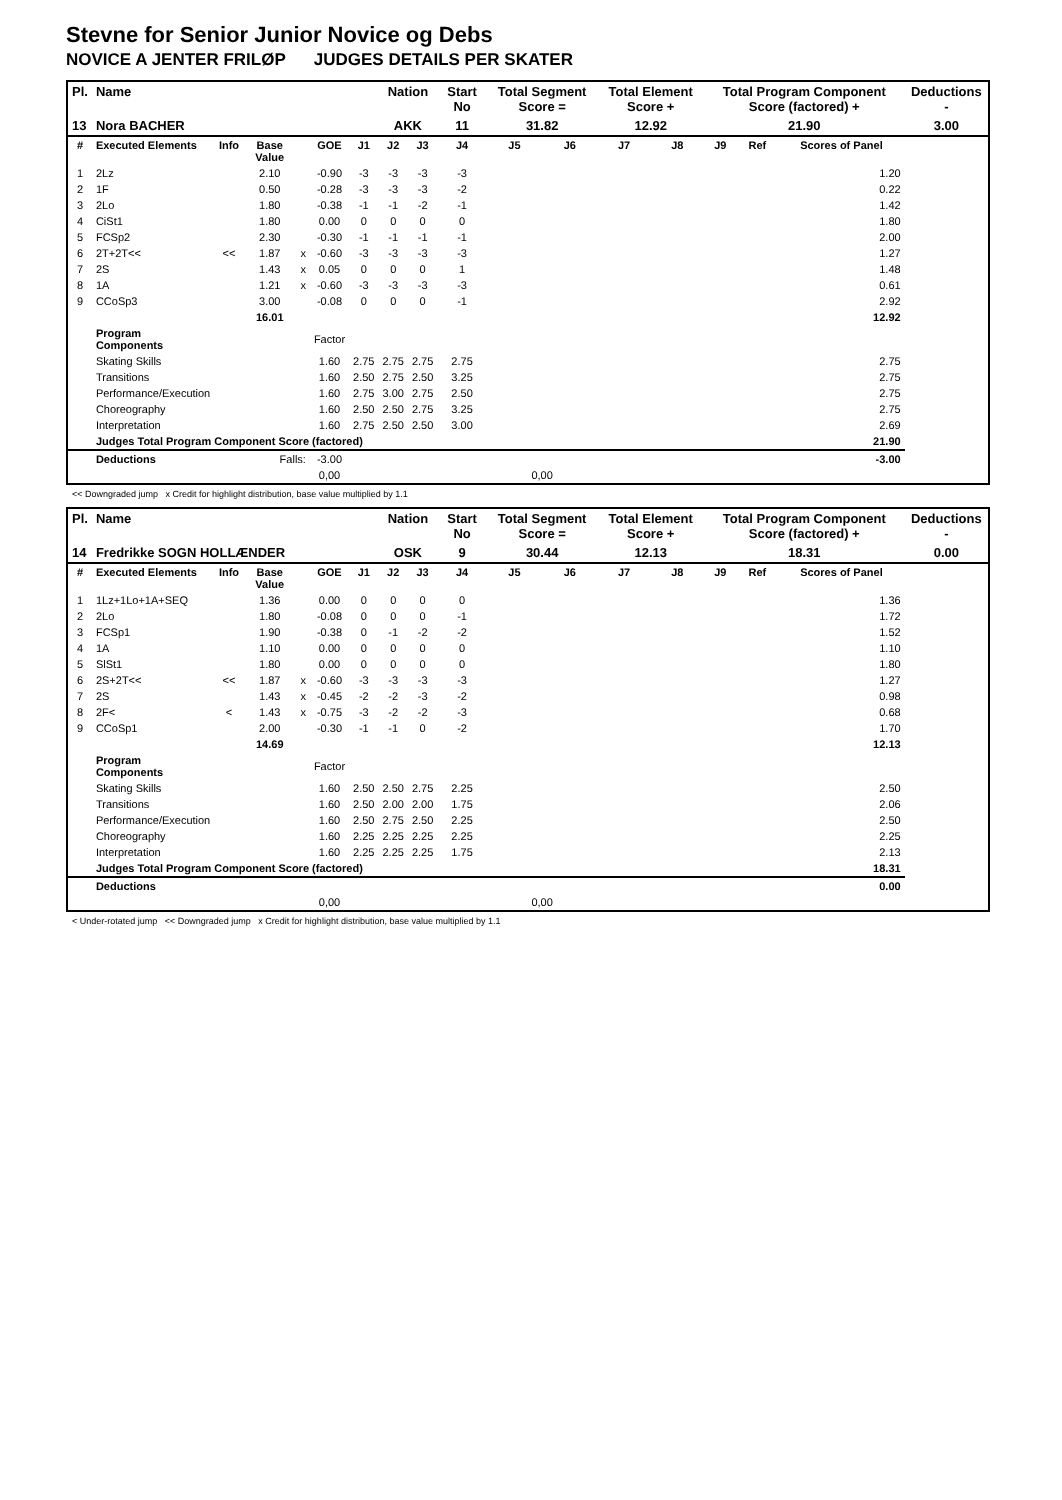Stevne for Senior Junior Novice og Debs
NOVICE A JENTER FRILØP JUDGES DETAILS PER SKATER
| Pl. | Name | | | | | | Nation | | Start No | Total Segment Score = | | Total Element Score + | | Total Program Component Score (factored) + | | | Deductions - |
| --- | --- | --- | --- | --- | --- | --- | --- | --- | --- | --- | --- | --- | --- | --- | --- | --- | --- |
| 13 | Nora BACHER | | | | | | AKK | | 11 | 31.82 | | 12.92 | | 21.90 | | | 3.00 |
| # | Executed Elements | Info | Base Value | | GOE | J1 | J2 | J3 | J4 | J5 | J6 | J7 | J8 | J9 | Ref | Scores of Panel | |
| 1 | 2Lz | | 2.10 | | -0.90 | -3 | -3 | -3 | -3 | | | | | | | 1.20 | |
| 2 | 1F | | 0.50 | | -0.28 | -3 | -3 | -3 | -2 | | | | | | | 0.22 | |
| 3 | 2Lo | | 1.80 | | -0.38 | -1 | -1 | -2 | -1 | | | | | | | 1.42 | |
| 4 | CiSt1 | | 1.80 | | 0.00 | 0 | 0 | 0 | 0 | | | | | | | 1.80 | |
| 5 | FCSp2 | | 2.30 | | -0.30 | -1 | -1 | -1 | -1 | | | | | | | 2.00 | |
| 6 | 2T+2T<< | << | 1.87 | x | -0.60 | -3 | -3 | -3 | -3 | | | | | | | 1.27 | |
| 7 | 2S | | 1.43 | x | 0.05 | 0 | 0 | 0 | 1 | | | | | | | 1.48 | |
| 8 | 1A | | 1.21 | x | -0.60 | -3 | -3 | -3 | -3 | | | | | | | 0.61 | |
| 9 | CCoSp3 | | 3.00 | | -0.08 | 0 | 0 | 0 | -1 | | | | | | | 2.92 | |
| | | | 16.01 | | | | | | | | | | | | | 12.92 | |
| | Program Components | | | | Factor | | | | | | | | | | | | |
| | Skating Skills | | | | 1.60 | 2.75 | 2.75 | 2.75 | 2.75 | | | | | | | 2.75 | |
| | Transitions | | | | 1.60 | 2.50 | 2.75 | 2.50 | 3.25 | | | | | | | 2.75 | |
| | Performance/Execution | | | | 1.60 | 2.75 | 3.00 | 2.75 | 2.50 | | | | | | | 2.75 | |
| | Choreography | | | | 1.60 | 2.50 | 2.50 | 2.75 | 3.25 | | | | | | | 2.75 | |
| | Interpretation | | | | 1.60 | 2.75 | 2.50 | 2.50 | 3.00 | | | | | | | 2.69 | |
| | Judges Total Program Component Score (factored) | | | | | | | | | | | | | | | 21.90 | |
| | Deductions | Falls: | | | -3.00 | | | | | | | | | | | -3.00 | |
| | | | | | 0,00 | | | | | 0,00 | | | | | | | |
<< Downgraded jump x Credit for highlight distribution, base value multiplied by 1.1
| Pl. | Name | | | | | | Nation | | Start No | Total Segment Score = | | Total Element Score + | | Total Program Component Score (factored) + | | | Deductions - |
| --- | --- | --- | --- | --- | --- | --- | --- | --- | --- | --- | --- | --- | --- | --- | --- | --- | --- |
| 14 | Fredrikke SOGN HOLLÆNDER | | | | | | OSK | | 9 | 30.44 | | 12.13 | | 18.31 | | | 0.00 |
| # | Executed Elements | Info | Base Value | | GOE | J1 | J2 | J3 | J4 | J5 | J6 | J7 | J8 | J9 | Ref | Scores of Panel | |
| 1 | 1Lz+1Lo+1A+SEQ | | 1.36 | | 0.00 | 0 | 0 | 0 | 0 | | | | | | | 1.36 | |
| 2 | 2Lo | | 1.80 | | -0.08 | 0 | 0 | 0 | -1 | | | | | | | 1.72 | |
| 3 | FCSp1 | | 1.90 | | -0.38 | 0 | -1 | -2 | -2 | | | | | | | 1.52 | |
| 4 | 1A | | 1.10 | | 0.00 | 0 | 0 | 0 | 0 | | | | | | | 1.10 | |
| 5 | SlSt1 | | 1.80 | | 0.00 | 0 | 0 | 0 | 0 | | | | | | | 1.80 | |
| 6 | 2S+2T<< | << | 1.87 | x | -0.60 | -3 | -3 | -3 | -3 | | | | | | | 1.27 | |
| 7 | 2S | | 1.43 | x | -0.45 | -2 | -2 | -3 | -2 | | | | | | | 0.98 | |
| 8 | 2F< | < | 1.43 | x | -0.75 | -3 | -2 | -2 | -3 | | | | | | | 0.68 | |
| 9 | CCoSp1 | | 2.00 | | -0.30 | -1 | -1 | 0 | -2 | | | | | | | 1.70 | |
| | | | 14.69 | | | | | | | | | | | | | 12.13 | |
| | Program Components | | | | Factor | | | | | | | | | | | | |
| | Skating Skills | | | | 1.60 | 2.50 | 2.50 | 2.75 | 2.25 | | | | | | | 2.50 | |
| | Transitions | | | | 1.60 | 2.50 | 2.00 | 2.00 | 1.75 | | | | | | | 2.06 | |
| | Performance/Execution | | | | 1.60 | 2.50 | 2.75 | 2.50 | 2.25 | | | | | | | 2.50 | |
| | Choreography | | | | 1.60 | 2.25 | 2.25 | 2.25 | 2.25 | | | | | | | 2.25 | |
| | Interpretation | | | | 1.60 | 2.25 | 2.25 | 2.25 | 1.75 | | | | | | | 2.13 | |
| | Judges Total Program Component Score (factored) | | | | | | | | | | | | | | | 18.31 | |
| | Deductions | | | | | | | | | | | | | | | 0.00 | |
| | | | | | 0,00 | | | | | 0,00 | | | | | | | |
< Under-rotated jump << Downgraded jump x Credit for highlight distribution, base value multiplied by 1.1